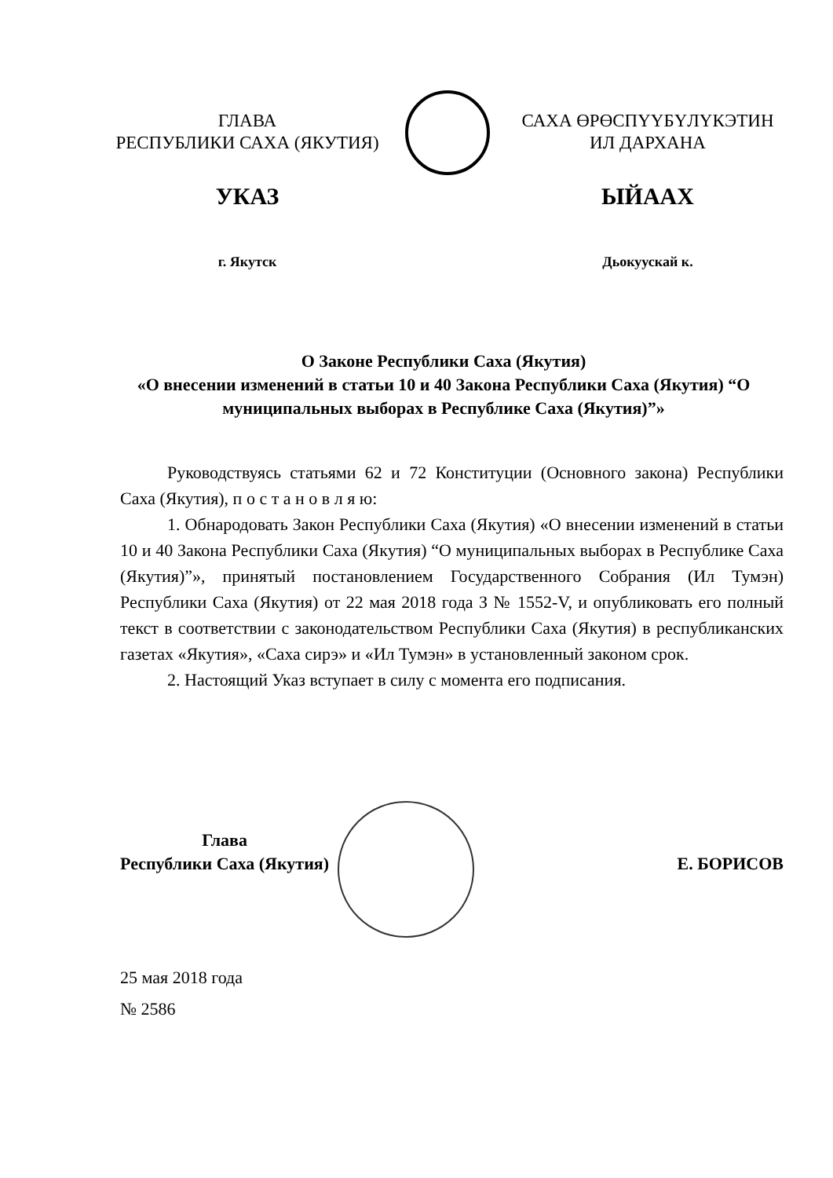ГЛАВА
РЕСПУБЛИКИ САХА (ЯКУТИЯ)
УКАЗ
г. Якутск
САХА ӨРӨСПҮҮБҮЛҮКЭТИН
ИЛ ДАРХАНА
ЫЙААХ
Дьокуускай к.
О Законе Республики Саха (Якутия)
«О внесении изменений в статьи 10 и 40 Закона Республики Саха (Якутия) “О муниципальных выборах в Республике Саха (Якутия)”»
Руководствуясь статьями 62 и 72 Конституции (Основного закона) Республики Саха (Якутия), п о с т а н о в л я ю:
1. Обнародовать Закон Республики Саха (Якутия) «О внесении изменений в статьи 10 и 40 Закона Республики Саха (Якутия) “О муниципальных выборах в Республике Саха (Якутия)”», принятый постановлением Государственного Собрания (Ил Тумэн) Республики Саха (Якутия) от 22 мая 2018 года З № 1552-V, и опубликовать его полный текст в соответствии с законодательством Республики Саха (Якутия) в республиканских газетах «Якутия», «Саха сирэ» и «Ил Тумэн» в установленный законом срок.
2. Настоящий Указ вступает в силу с момента его подписания.
Глава
Республики Саха (Якутия)
Е. БОРИСОВ
25 мая 2018 года
№ 2586